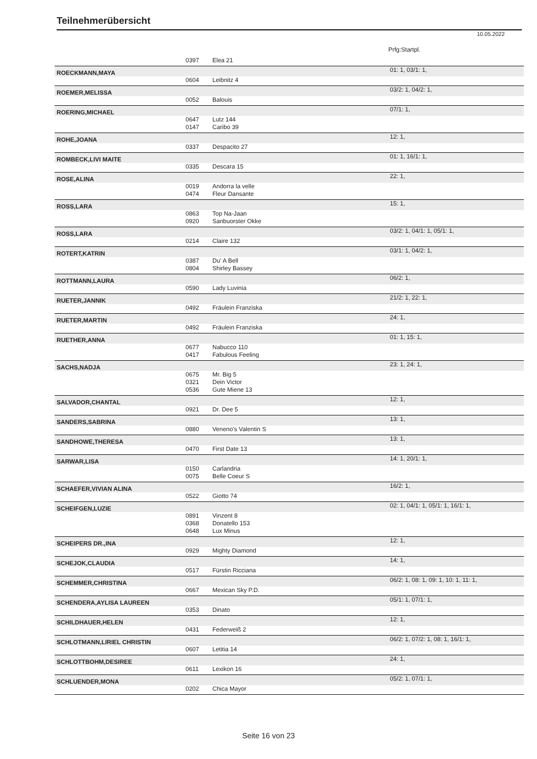Teilnehmerübersicht
10.05.2022
Prfg:Startpl.
| | 0397 | Elea 21 | |
| ROECKMANN,MAYA | | | 01: 1, 03/1: 1, |
| | 0604 | Leibnitz 4 | |
| ROEMER,MELISSA | | | 03/2: 1, 04/2: 1, |
| | 0052 | Balouis | |
| ROERING,MICHAEL | | | 07/1: 1, |
| | 0647 | Lutz 144 | |
| | 0147 | Caribo 39 | |
| ROHE,JOANA | | | 12: 1, |
| | 0337 | Despacito 27 | |
| ROMBECK,LIVI MAITE | | | 01: 1, 16/1: 1, |
| | 0335 | Descara 15 | |
| ROSE,ALINA | | | 22: 1, |
| | 0019 | Andorra la velle | |
| | 0474 | Fleur Dansante | |
| ROSS,LARA | | | 15: 1, |
| | 0863 | Top Na-Jaan | |
| | 0920 | Sanbuorster Okke | |
| ROSS,LARA | | | 03/2: 1, 04/1: 1, 05/1: 1, |
| | 0214 | Claire 132 | |
| ROTERT,KATRIN | | | 03/1: 1, 04/2: 1, |
| | 0387 | Du' A Bell | |
| | 0804 | Shirley Bassey | |
| ROTTMANN,LAURA | | | 06/2: 1, |
| | 0590 | Lady Luvinia | |
| RUETER,JANNIK | | | 21/2: 1, 22: 1, |
| | 0492 | Fräulein Franziska | |
| RUETER,MARTIN | | | 24: 1, |
| | 0492 | Fräulein Franziska | |
| RUETHER,ANNA | | | 01: 1, 15: 1, |
| | 0677 | Nabucco 110 | |
| | 0417 | Fabulous Feeling | |
| SACHS,NADJA | | | 23: 1, 24: 1, |
| | 0675 | Mr. Big 5 | |
| | 0321 | Dein Victor | |
| | 0536 | Gute Miene 13 | |
| SALVADOR,CHANTAL | | | 12: 1, |
| | 0921 | Dr. Dee 5 | |
| SANDERS,SABRINA | | | 13: 1, |
| | 0880 | Veneno's Valentin S | |
| SANDHOWE,THERESA | | | 13: 1, |
| | 0470 | First Date 13 | |
| SARWAR,LISA | | | 14: 1, 20/1: 1, |
| | 0150 | Carlandria | |
| | 0075 | Belle Coeur S | |
| SCHAEFER,VIVIAN ALINA | | | 16/2: 1, |
| | 0522 | Giotto 74 | |
| SCHEIFGEN,LUZIE | | | 02: 1, 04/1: 1, 05/1: 1, 16/1: 1, |
| | 0891 | Vinzent 8 | |
| | 0368 | Donatello 153 | |
| | 0648 | Lux Minus | |
| SCHEIPERS DR.,INA | | | 12: 1, |
| | 0929 | Mighty Diamond | |
| SCHEJOK,CLAUDIA | | | 14: 1, |
| | 0517 | Fürstin Ricciana | |
| SCHEMMER,CHRISTINA | | | 06/2: 1, 08: 1, 09: 1, 10: 1, 11: 1, |
| | 0667 | Mexican Sky P.D. | |
| SCHENDERA,AYLISA LAUREEN | | | 05/1: 1, 07/1: 1, |
| | 0353 | Dinato | |
| SCHILDHAUER,HELEN | | | 12: 1, |
| | 0431 | Federweiß 2 | |
| SCHLOTMANN,LIRIEL CHRISTIN | | | 06/2: 1, 07/2: 1, 08: 1, 16/1: 1, |
| | 0607 | Letitia 14 | |
| SCHLOTTBOHM,DESIREE | | | 24: 1, |
| | 0611 | Lexikon 16 | |
| SCHLUENDER,MONA | | | 05/2: 1, 07/1: 1, |
| | 0202 | Chica Mayor | |
Seite 16 von 23